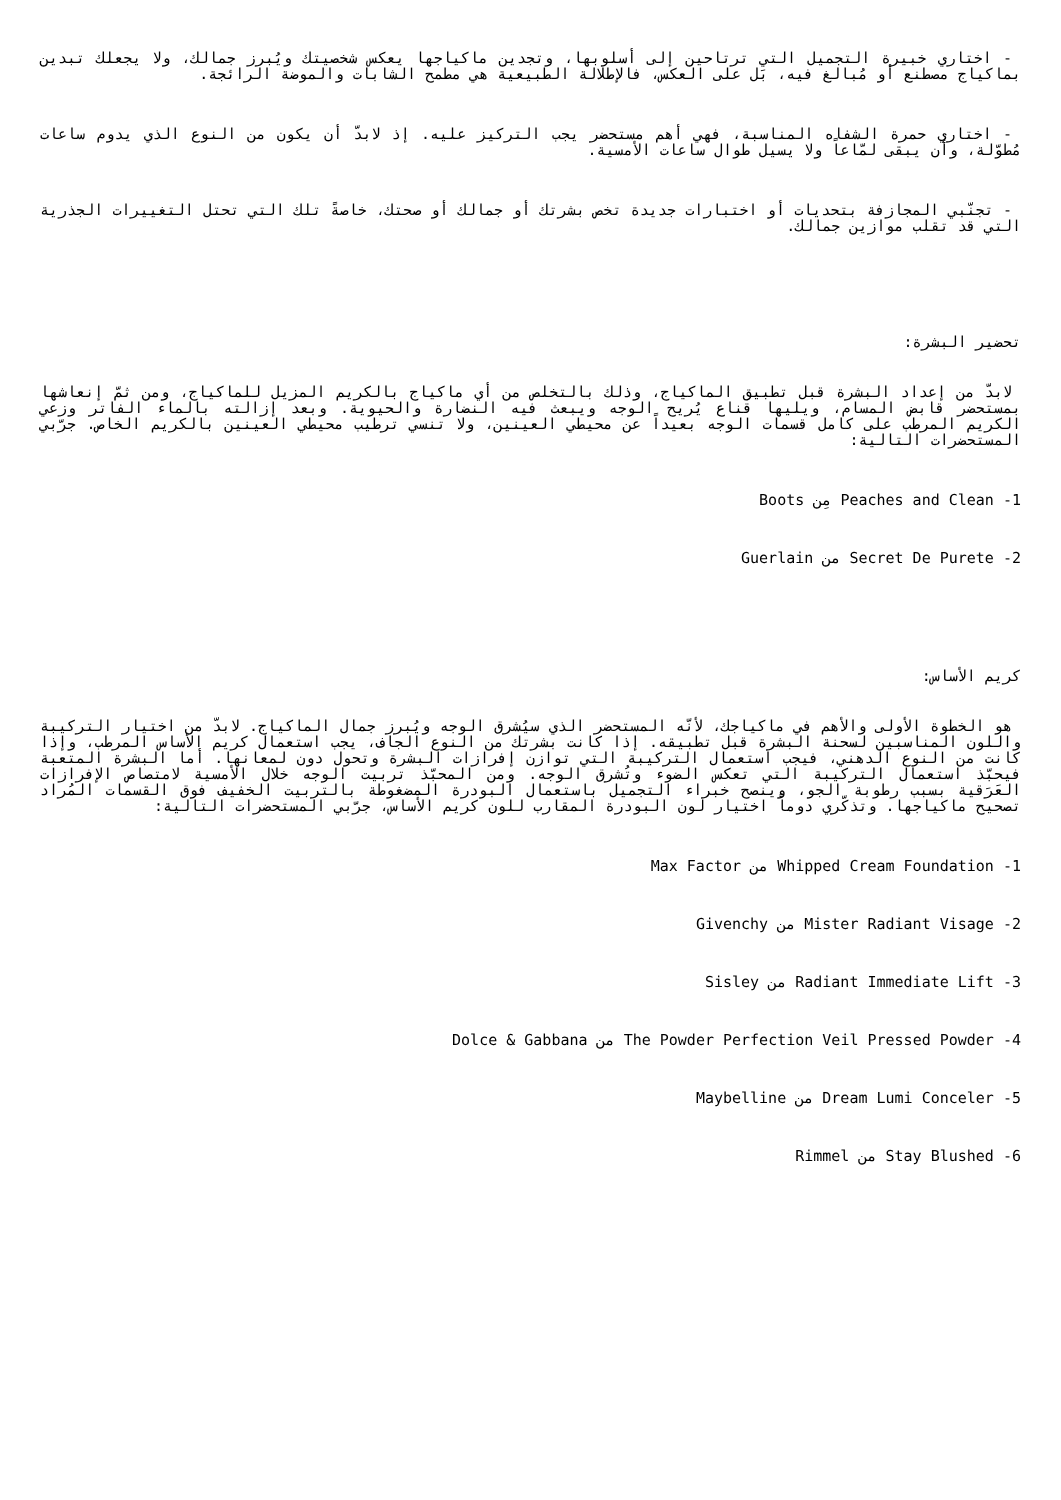- اختاري خبيرة التجميل التي ترتاحين إلى أسلوبها، وتجدين ماكياجها يعكس شخصيتك ويُبرز جمالك، ولا يجعلك تبدين بماكياج مصطنع أو مُبالغ فيه، بَل على العكس، فالإطلالة الطبيعية هي مطمح الشابات والموضة الرائجة.
- اختاري حمرة الشفاه المناسبة، فهي أهم مستحضر يجب التركيز عليه. إذ لابدّ أن يكون من النوع الذي يدوم ساعات مُطوّلة، وأن يبقى لمّاعاً ولا يسيل طوال ساعات الأمسية.
- تجنّبي المجازفة بتحديات أو اختبارات جديدة تخص بشرتك أو جمالك أو صحتك، خاصةً تلك التي تحتل التغييرات الجذرية التي قد تقلب موازين جمالك.
تحضير البشرة:
لابدّ من إعداد البشرة قبل تطبيق الماكياج، وذلك بالتخلص من أي ماكياج بالكريم المزيل للماكياج، ومن ثمّ إنعاشها بمستحضر قابض المسام، ويليها قناع يُريح الوجه ويبعث فيه النضارة والحيوية. وبعد إزالته بالماء الفاتر وزعي الكريم المرطب على كامل قسمات الوجه بعيداً عن محيطي العينين، ولا تنسي ترطيب محيطي العينين بالكريم الخاص. جرّبي المستحضرات التالية:
1- Peaches and Clean مِن Boots
2- Secret De Purete من Guerlain
كريم الأساس:
هو الخطوة الأولى والأهم في ماكياجك، لأنّه المستحضر الذي سيُشرق الوجه ويُبرز جمال الماكياج. لابدّ من اختيار التركيبة واللون المناسبين لسحنة البشرة قبل تطبيقه. إذا كانت بشرتك من النوع الجاف، يجب استعمال كريم الأساس المرطب، وإذا كانت من النوع الدهني، فيجب استعمال التركيبة التي توازن إفرازات البشرة وتحول دون لمعانها. أما البشرة المتعبة فيحبّذ استعمال التركيبة التي تعكس الضوء وتُشرق الوجه. ومن المحبّذ تربيت الوجه خلال الأمسية لامتصاص الإفرازات العَرَقية بسبب رطوبة الجو، وينصح خبراء التجميل باستعمال البودرة المضغوطة بالتربيت الخفيف فوق القسمات المُراد تصحيح ماكياجها. وتذكّري دوماً اختيار لون البودرة المقارب للون كريم الأساس، جرّبي المستحضرات التالية:
1- Whipped Cream Foundation من Max Factor
2- Mister Radiant Visage من Givenchy
3- Radiant Immediate Lift من Sisley
4- The Powder Perfection Veil Pressed Powder من Dolce & Gabbana
5- Dream Lumi Conceler من Maybelline
6- Stay Blushed من Rimmel